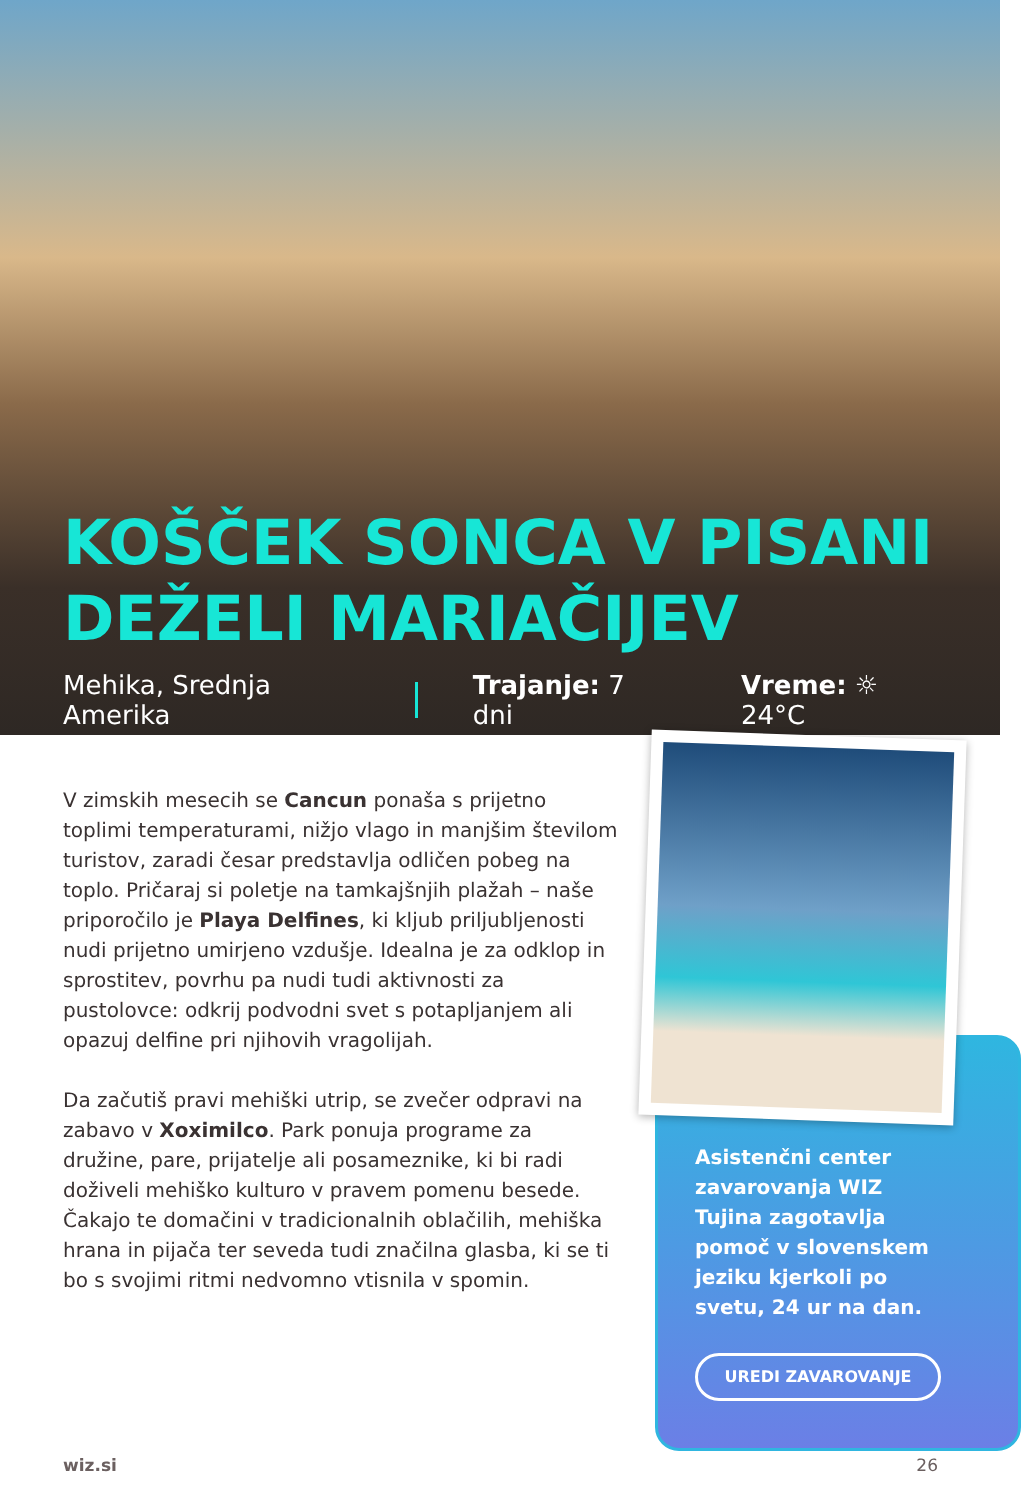KOŠČEK SONCA V PISANI
DEŽELI MARIAČIJEV
Mehika, Srednja Amerika Trajanje: 7 dni Vreme: ☼ 24°C
V zimskih mesecih se Cancun ponaša s prijetno toplimi temperaturami, nižjo vlago in manjšim številom turistov, zaradi česar predstavlja odličen pobeg na toplo. Pričaraj si poletje na tamkajšnjih plažah – naše priporočilo je Playa Delfines, ki kljub priljubljenosti nudi prijetno umirjeno vzdušje. Idealna je za odklop in sprostitev, povrhu pa nudi tudi aktivnosti za pustolovce: odkrij podvodni svet s potapljanjem ali opazuj delfine pri njihovih vragolijah.
Da začutiš pravi mehiški utrip, se zvečer odpravi na zabavo v Xoximilco. Park ponuja programe za družine, pare, prijatelje ali posameznike, ki bi radi doživeli mehiško kulturo v pravem pomenu besede. Čakajo te domačini v tradicionalnih oblačilih, mehiška hrana in pijača ter seveda tudi značilna glasba, ki se ti bo s svojimi ritmi nedvomno vtisnila v spomin.
Asistenčni center zavarovanja WIZ Tujina zagotavlja pomoč v slovenskem jeziku kjerkoli po svetu, 24 ur na dan.
UREDI ZAVAROVANJE
wiz.si 26